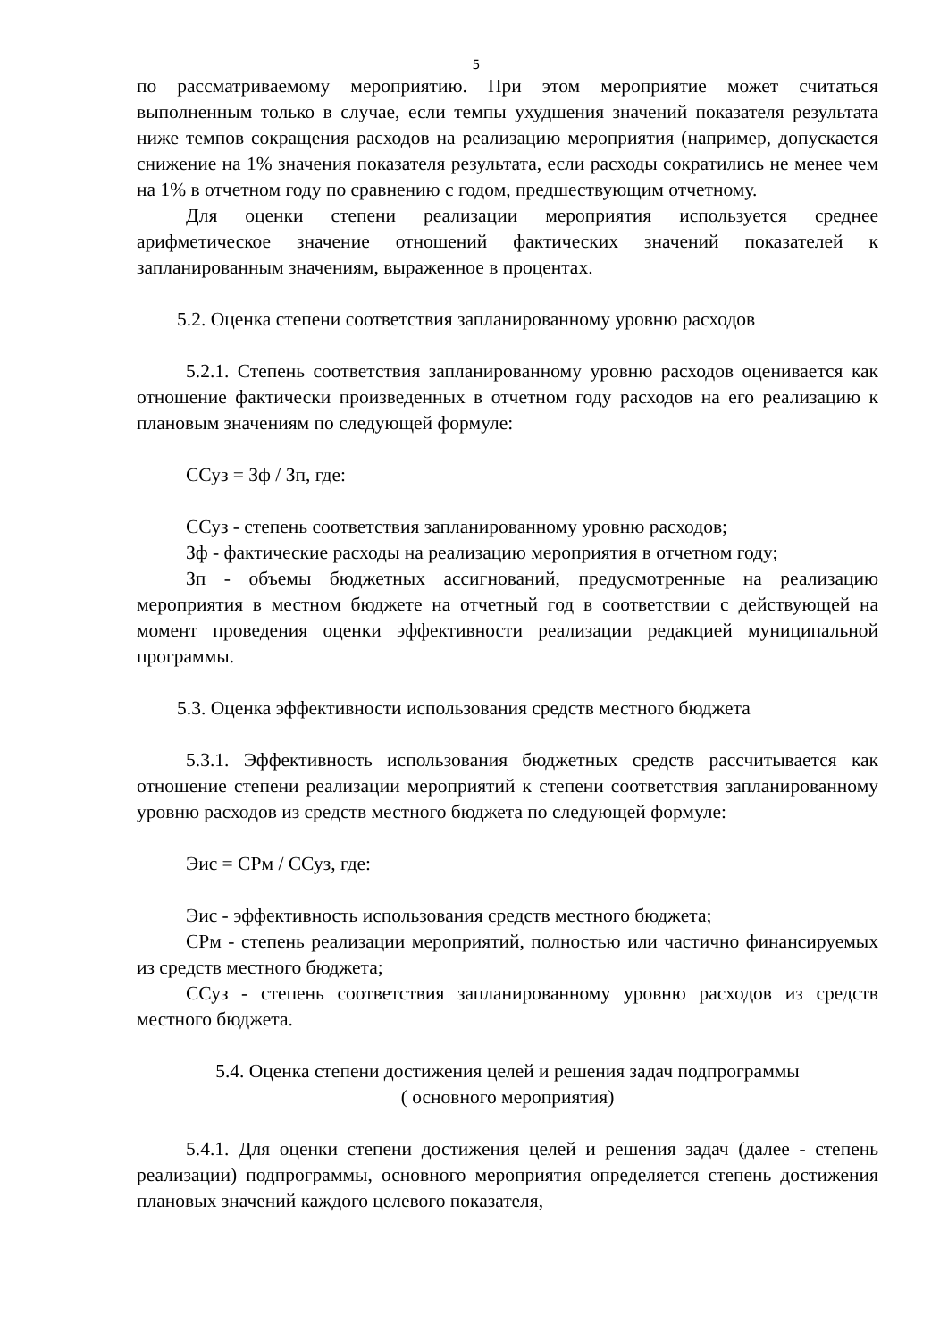5
по рассматриваемому мероприятию. При этом мероприятие может считаться выполненным только в случае, если темпы ухудшения значений показателя результата ниже темпов сокращения расходов на реализацию мероприятия (например, допускается снижение на 1% значения показателя результата, если расходы сократились не менее чем на 1% в отчетном году по сравнению с годом, предшествующим отчетному.
Для оценки степени реализации мероприятия используется среднее арифметическое значение отношений фактических значений показателей к запланированным значениям, выраженное в процентах.
5.2. Оценка степени соответствия запланированному уровню расходов
5.2.1. Степень соответствия запланированному уровню расходов оценивается как отношение фактически произведенных в отчетном году расходов на его реализацию к плановым значениям по следующей формуле:
ССуз = Зф / Зп, где:
ССуз - степень соответствия запланированному уровню расходов;
Зф - фактические расходы на реализацию мероприятия в отчетном году;
Зп - объемы бюджетных ассигнований, предусмотренные на реализацию мероприятия в местном бюджете на отчетный год в соответствии с действующей на момент проведения оценки эффективности реализации редакцией муниципальной программы.
5.3. Оценка эффективности использования средств местного бюджета
5.3.1. Эффективность использования бюджетных средств рассчитывается как отношение степени реализации мероприятий к степени соответствия запланированному уровню расходов из средств местного бюджета по следующей формуле:
Эис = СРм / ССуз, где:
Эис - эффективность использования средств местного бюджета;
СРм - степень реализации мероприятий, полностью или частично финансируемых из средств местного бюджета;
ССуз - степень соответствия запланированному уровню расходов из средств местного бюджета.
5.4. Оценка степени достижения целей и решения задач подпрограммы
( основного мероприятия)
5.4.1. Для оценки степени достижения целей и решения задач (далее - степень реализации) подпрограммы, основного мероприятия определяется степень достижения плановых значений каждого целевого показателя,